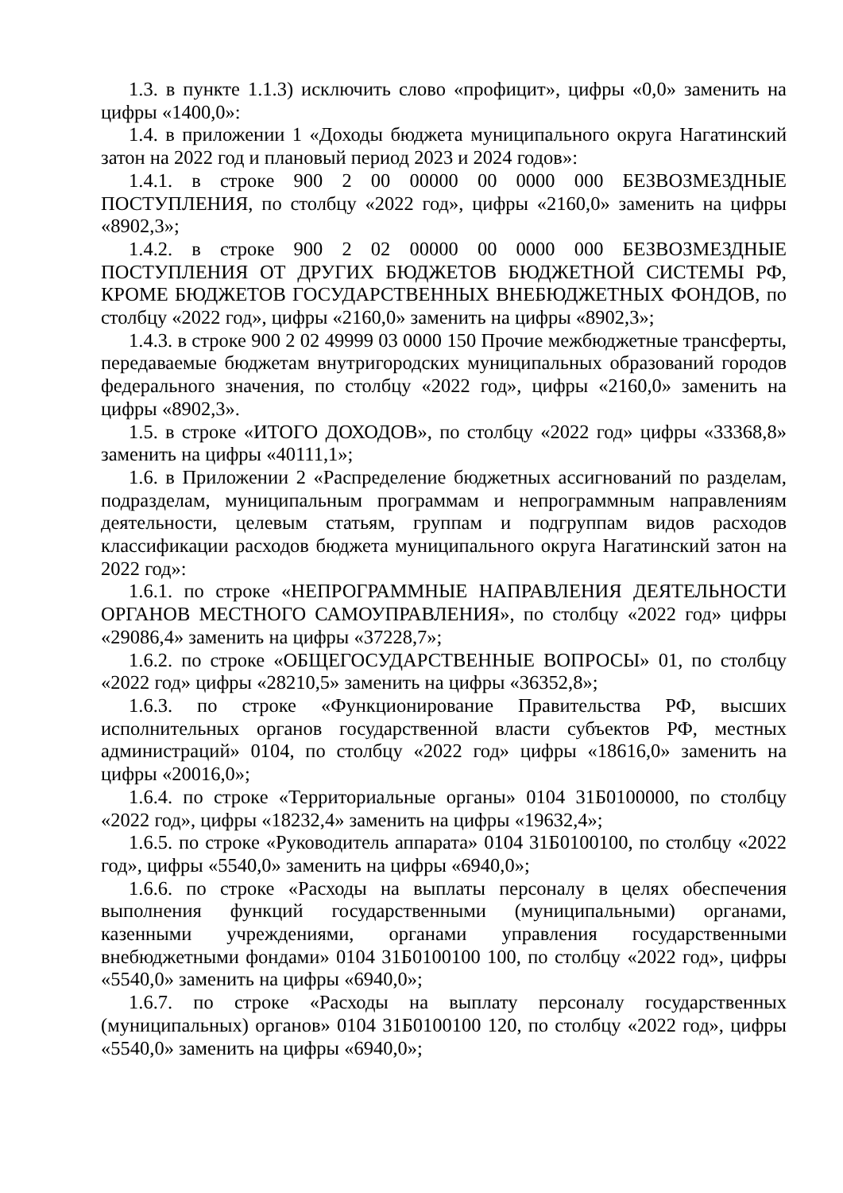1.3. в пункте 1.1.3) исключить слово «профицит», цифры «0,0» заменить на цифры «1400,0»:
1.4. в приложении 1 «Доходы бюджета муниципального округа Нагатинский затон на 2022 год и плановый период 2023 и 2024 годов»:
1.4.1. в строке 900 2 00 00000 00 0000 000 БЕЗВОЗМЕЗДНЫЕ ПОСТУПЛЕНИЯ, по столбцу «2022 год», цифры «2160,0» заменить на цифры «8902,3»;
1.4.2. в строке 900 2 02 00000 00 0000 000 БЕЗВОЗМЕЗДНЫЕ ПОСТУПЛЕНИЯ ОТ ДРУГИХ БЮДЖЕТОВ БЮДЖЕТНОЙ СИСТЕМЫ РФ, КРОМЕ БЮДЖЕТОВ ГОСУДАРСТВЕННЫХ ВНЕБЮДЖЕТНЫХ ФОНДОВ, по столбцу «2022 год», цифры «2160,0» заменить на цифры «8902,3»;
1.4.3. в строке 900 2 02 49999 03 0000 150 Прочие межбюджетные трансферты, передаваемые бюджетам внутригородских муниципальных образований городов федерального значения, по столбцу «2022 год», цифры «2160,0» заменить на цифры «8902,3».
1.5. в строке «ИТОГО ДОХОДОВ», по столбцу «2022 год» цифры «33368,8» заменить на цифры «40111,1»;
1.6. в Приложении 2 «Распределение бюджетных ассигнований по разделам, подразделам, муниципальным программам и непрограммным направлениям деятельности, целевым статьям, группам и подгруппам видов расходов классификации расходов бюджета муниципального округа Нагатинский затон на 2022 год»:
1.6.1. по строке «НЕПРОГРАММНЫЕ НАПРАВЛЕНИЯ ДЕЯТЕЛЬНОСТИ ОРГАНОВ МЕСТНОГО САМОУПРАВЛЕНИЯ», по столбцу «2022 год» цифры «29086,4» заменить на цифры «37228,7»;
1.6.2. по строке «ОБЩЕГОСУДАРСТВЕННЫЕ ВОПРОСЫ» 01, по столбцу «2022 год» цифры «28210,5» заменить на цифры «36352,8»;
1.6.3. по строке «Функционирование Правительства РФ, высших исполнительных органов государственной власти субъектов РФ, местных администраций» 0104, по столбцу «2022 год» цифры «18616,0» заменить на цифры «20016,0»;
1.6.4. по строке «Территориальные органы» 0104 31Б0100000, по столбцу «2022 год», цифры «18232,4» заменить на цифры «19632,4»;
1.6.5. по строке «Руководитель аппарата» 0104 31Б0100100, по столбцу «2022 год», цифры «5540,0» заменить на цифры «6940,0»;
1.6.6. по строке «Расходы на выплаты персоналу в целях обеспечения выполнения функций государственными (муниципальными) органами, казенными учреждениями, органами управления государственными внебюджетными фондами» 0104 31Б0100100 100, по столбцу «2022 год», цифры «5540,0» заменить на цифры «6940,0»;
1.6.7. по строке «Расходы на выплату персоналу государственных (муниципальных) органов» 0104 31Б0100100 120, по столбцу «2022 год», цифры «5540,0» заменить на цифры «6940,0»;